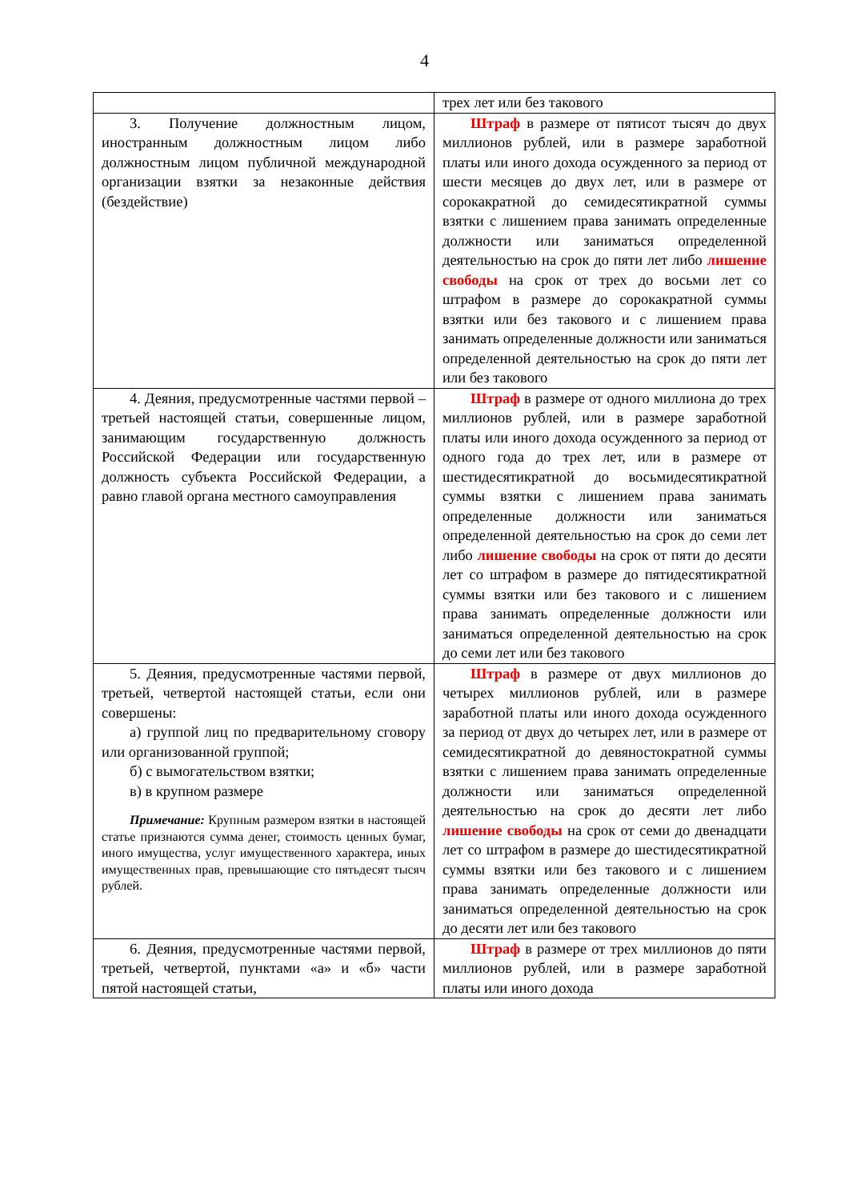4
| | трех лет или без такового |
| 3. Получение должностным лицом, иностранным должностным лицом либо должностным лицом публичной международной организации взятки за незаконные действия (бездействие) | Штраф в размере от пятисот тысяч до двух миллионов рублей, или в размере заработной платы или иного дохода осужденного за период от шести месяцев до двух лет, или в размере от сорокакратной до семидесятикратной суммы взятки с лишением права занимать определенные должности или заниматься определенной деятельностью на срок до пяти лет либо лишение свободы на срок от трех до восьми лет со штрафом в размере до сорокакратной суммы взятки или без такового и с лишением права занимать определенные должности или заниматься определенной деятельностью на срок до пяти лет или без такового |
| 4. Деяния, предусмотренные частями первой – третьей настоящей статьи, совершенные лицом, занимающим государственную должность Российской Федерации или государственную должность субъекта Российской Федерации, а равно главой органа местного самоуправления | Штраф в размере от одного миллиона до трех миллионов рублей, или в размере заработной платы или иного дохода осужденного за период от одного года до трех лет, или в размере от шестидесятикратной до восьмидесятикратной суммы взятки с лишением права занимать определенные должности или заниматься определенной деятельностью на срок до семи лет либо лишение свободы на срок от пяти до десяти лет со штрафом в размере до пятидесятикратной суммы взятки или без такового и с лишением права занимать определенные должности или заниматься определенной деятельностью на срок до семи лет или без такового |
| 5. Деяния, предусмотренные частями первой, третьей, четвертой настоящей статьи, если они совершены: а) группой лиц по предварительному сговору или организованной группой; б) с вымогательством взятки; в) в крупном размере Примечание: Крупным размером взятки в настоящей статье признаются сумма денег, стоимость ценных бумаг, иного имущества, услуг имущественного характера, иных имущественных прав, превышающие сто пятьдесят тысяч рублей. | Штраф в размере от двух миллионов до четырех миллионов рублей, или в размере заработной платы или иного дохода осужденного за период от двух до четырех лет, или в размере от семидесятикратной до девяностократной суммы взятки с лишением права занимать определенные должности или заниматься определенной деятельностью на срок до десяти лет либо лишение свободы на срок от семи до двенадцати лет со штрафом в размере до шестидесятикратной суммы взятки или без такового и с лишением права занимать определенные должности или заниматься определенной деятельностью на срок до десяти лет или без такового |
| 6. Деяния, предусмотренные частями первой, третьей, четвертой, пунктами «а» и «б» части пятой настоящей статьи, | Штраф в размере от трех миллионов до пяти миллионов рублей, или в размере заработной платы или иного дохода |